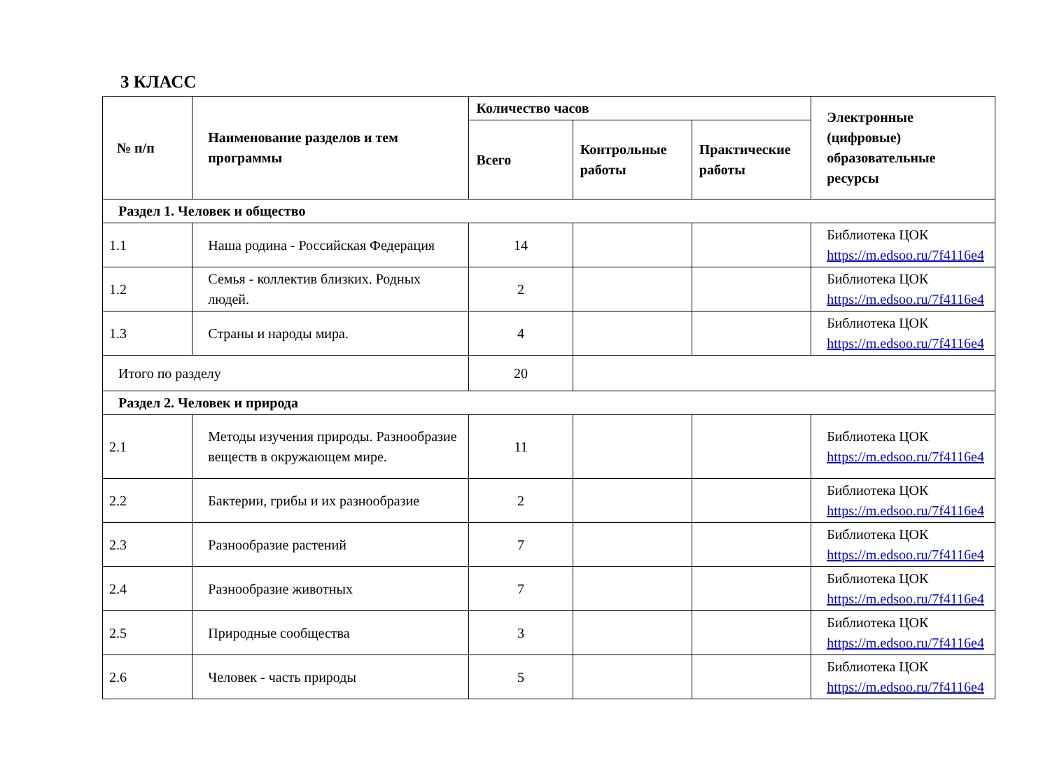3 КЛАСС
| № п/п | Наименование разделов и тем программы | Количество часов | | | Электронные (цифровые) образовательные ресурсы |
| --- | --- | --- | --- | --- | --- |
| | | Всего | Контрольные работы | Практические работы | |
| Раздел 1. Человек и общество | | | | | |
| 1.1 | Наша родина - Российская Федерация | 14 | | | Библиотека ЦОК https://m.edsoo.ru/7f4116e4 |
| 1.2 | Семья - коллектив близких. Родных людей. | 2 | | | Библиотека ЦОК https://m.edsoo.ru/7f4116e4 |
| 1.3 | Страны и народы мира. | 4 | | | Библиотека ЦОК https://m.edsoo.ru/7f4116e4 |
| Итого по разделу | | 20 | | | |
| Раздел 2. Человек и природа | | | | | |
| 2.1 | Методы изучения природы. Разнообразие веществ в окружающем мире. | 11 | | | Библиотека ЦОК https://m.edsoo.ru/7f4116e4 |
| 2.2 | Бактерии, грибы и их разнообразие | 2 | | | Библиотека ЦОК https://m.edsoo.ru/7f4116e4 |
| 2.3 | Разнообразие растений | 7 | | | Библиотека ЦОК https://m.edsoo.ru/7f4116e4 |
| 2.4 | Разнообразие животных | 7 | | | Библиотека ЦОК https://m.edsoo.ru/7f4116e4 |
| 2.5 | Природные сообщества | 3 | | | Библиотека ЦОК https://m.edsoo.ru/7f4116e4 |
| 2.6 | Человек - часть природы | 5 | | | Библиотека ЦОК https://m.edsoo.ru/7f4116e4 |